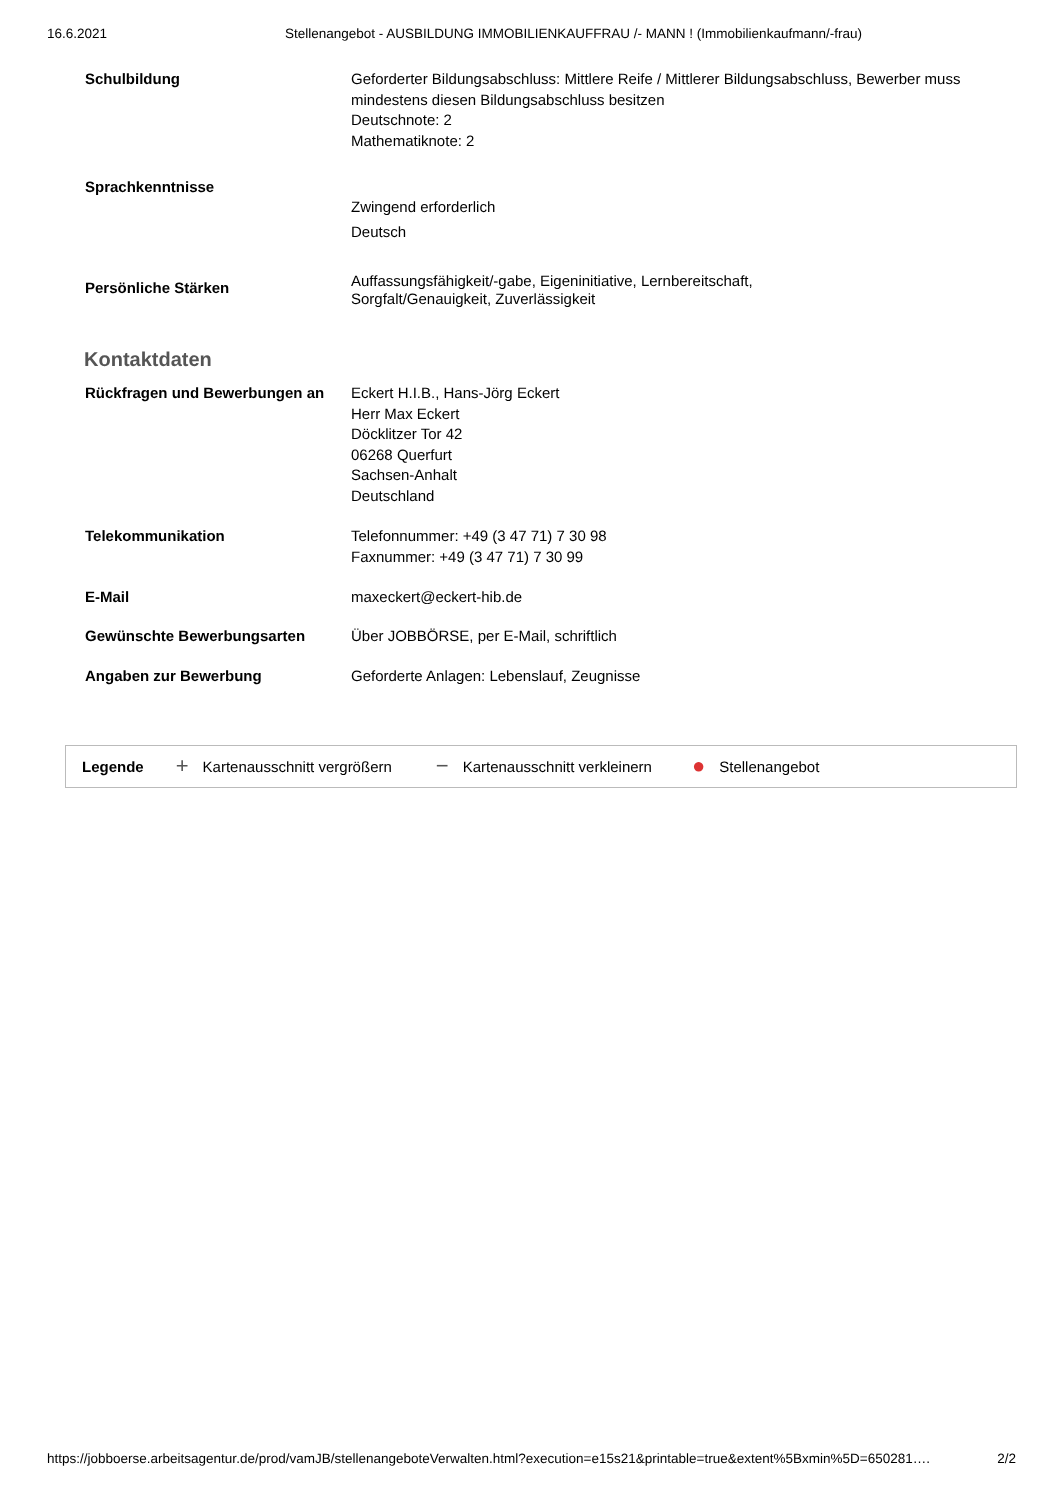16.6.2021 Stellenangebot - AUSBILDUNG IMMOBILIENKAUFFRAU /- MANN ! (Immobilienkaufmann/-frau)
Schulbildung
Geforderter Bildungsabschluss: Mittlere Reife / Mittlerer Bildungsabschluss, Bewerber muss mindestens diesen Bildungsabschluss besitzen
Deutschnote: 2
Mathematiknote: 2
Sprachkenntnisse
Zwingend erforderlich
Deutsch
Persönliche Stärken
Auffassungsfähigkeit/-gabe, Eigeninitiative, Lernbereitschaft,
Sorgfalt/Genauigkeit, Zuverlässigkeit
Kontaktdaten
Rückfragen und Bewerbungen an
Eckert H.I.B., Hans-Jörg Eckert
Herr Max Eckert
Döcklitzer Tor 42
06268 Querfurt
Sachsen-Anhalt
Deutschland
Telekommunikation
Telefonnummer: +49 (3 47 71) 7 30 98
Faxnummer: +49 (3 47 71) 7 30 99
E-Mail
maxeckert@eckert-hib.de
Gewünschte Bewerbungsarten
Über JOBBÖRSE, per E-Mail, schriftlich
Angaben zur Bewerbung
Geforderte Anlagen: Lebenslauf, Zeugnisse
Legende + Kartenausschnitt vergrößern − Kartenausschnitt verkleinern ● Stellenangebot
https://jobboerse.arbeitsagentur.de/prod/vamJB/stellenangeboteVerwalten.html?execution=e15s21&printable=true&extent%5Bxmin%5D=650281…. 2/2